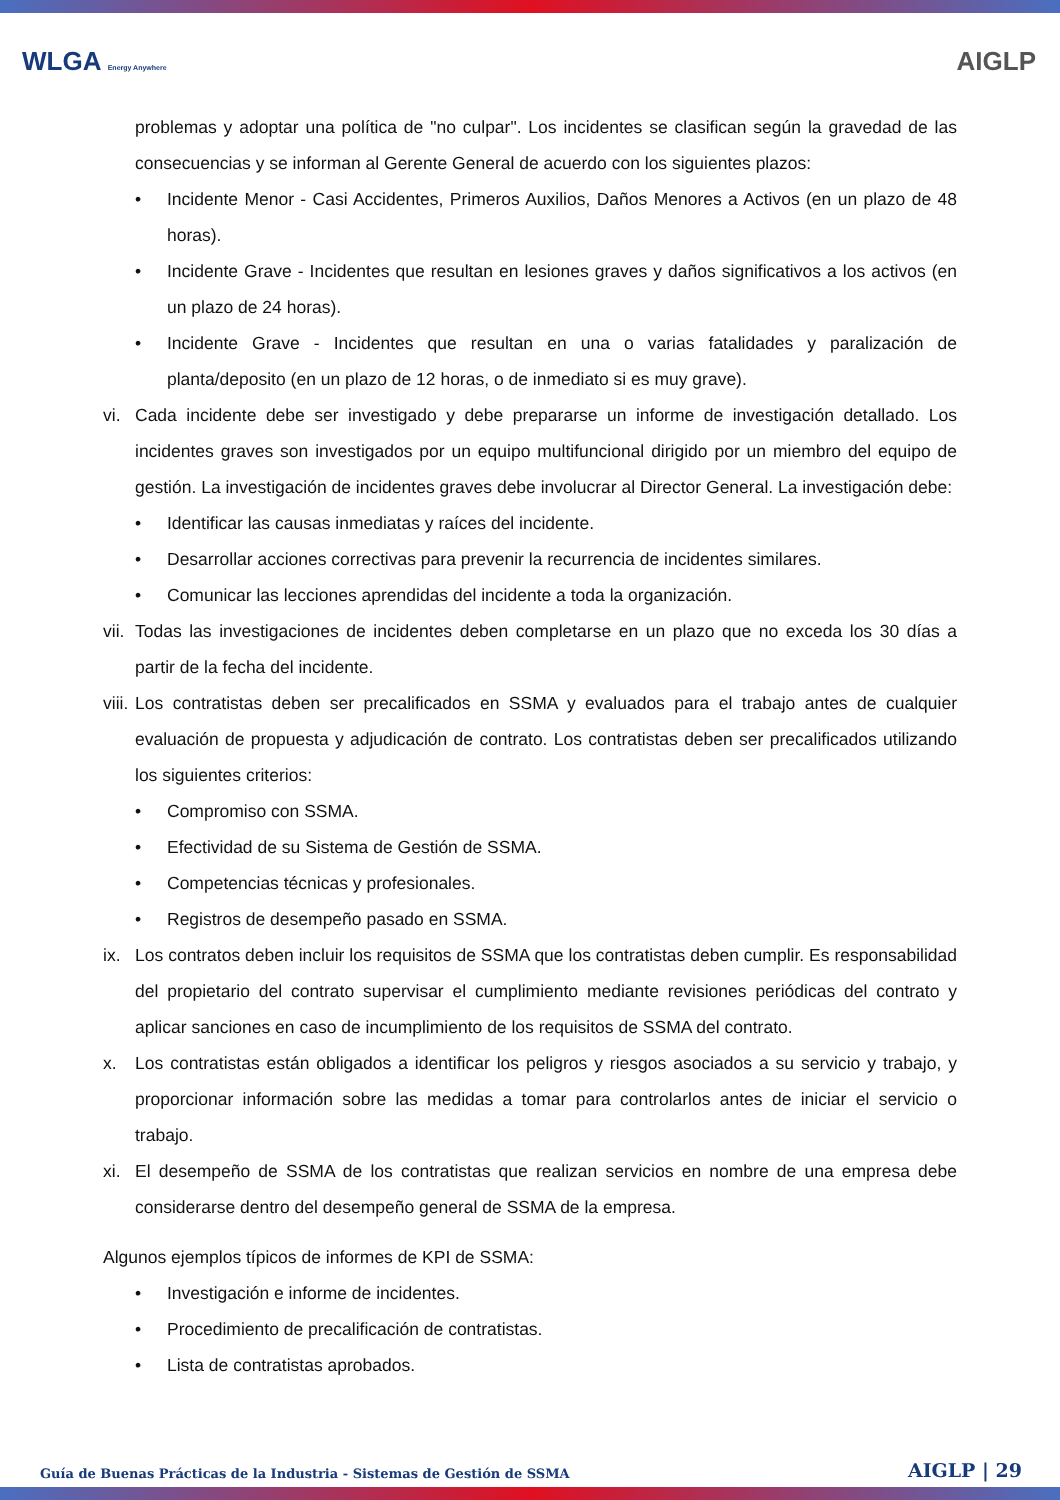WLGA Energy Anywhere
AIGLP
problemas y adoptar una política de "no culpar". Los incidentes se clasifican según la gravedad de las consecuencias y se informan al Gerente General de acuerdo con los siguientes plazos:
• Incidente Menor - Casi Accidentes, Primeros Auxilios, Daños Menores a Activos (en un plazo de 48 horas).
• Incidente Grave - Incidentes que resultan en lesiones graves y daños significativos a los activos (en un plazo de 24 horas).
• Incidente Grave - Incidentes que resultan en una o varias fatalidades y paralización de planta/deposito (en un plazo de 12 horas, o de inmediato si es muy grave).
vi. Cada incidente debe ser investigado y debe prepararse un informe de investigación detallado. Los incidentes graves son investigados por un equipo multifuncional dirigido por un miembro del equipo de gestión. La investigación de incidentes graves debe involucrar al Director General. La investigación debe:
• Identificar las causas inmediatas y raíces del incidente.
• Desarrollar acciones correctivas para prevenir la recurrencia de incidentes similares.
• Comunicar las lecciones aprendidas del incidente a toda la organización.
vii. Todas las investigaciones de incidentes deben completarse en un plazo que no exceda los 30 días a partir de la fecha del incidente.
viii. Los contratistas deben ser precalificados en SSMA y evaluados para el trabajo antes de cualquier evaluación de propuesta y adjudicación de contrato. Los contratistas deben ser precalificados utilizando los siguientes criterios:
• Compromiso con SSMA.
• Efectividad de su Sistema de Gestión de SSMA.
• Competencias técnicas y profesionales.
• Registros de desempeño pasado en SSMA.
ix. Los contratos deben incluir los requisitos de SSMA que los contratistas deben cumplir. Es responsabilidad del propietario del contrato supervisar el cumplimiento mediante revisiones periódicas del contrato y aplicar sanciones en caso de incumplimiento de los requisitos de SSMA del contrato.
x. Los contratistas están obligados a identificar los peligros y riesgos asociados a su servicio y trabajo, y proporcionar información sobre las medidas a tomar para controlarlos antes de iniciar el servicio o trabajo.
xi. El desempeño de SSMA de los contratistas que realizan servicios en nombre de una empresa debe considerarse dentro del desempeño general de SSMA de la empresa.
Algunos ejemplos típicos de informes de KPI de SSMA:
• Investigación e informe de incidentes.
• Procedimiento de precalificación de contratistas.
• Lista de contratistas aprobados.
Guía de Buenas Prácticas de la Industria - Sistemas de Gestión de SSMA AIGLP | 29